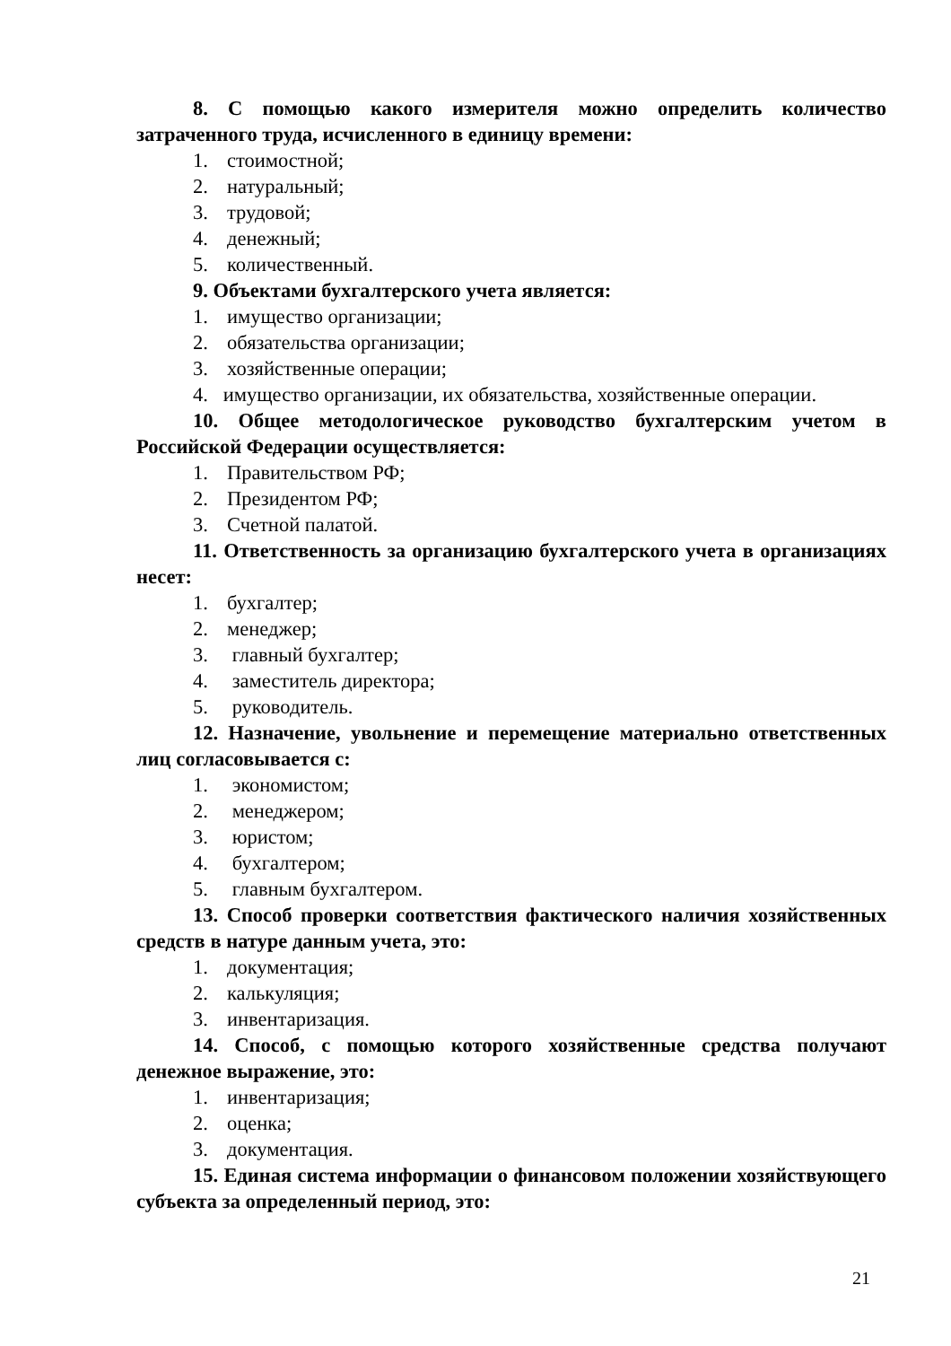8. С помощью какого измерителя можно определить количество затраченного труда, исчисленного в единицу времени:
1. стоимостной;
2. натуральный;
3. трудовой;
4. денежный;
5. количественный.
9. Объектами бухгалтерского учета является:
1. имущество организации;
2. обязательства организации;
3. хозяйственные операции;
4. имущество организации, их обязательства, хозяйственные операции.
10. Общее методологическое руководство бухгалтерским учетом в Российской Федерации осуществляется:
1. Правительством РФ;
2. Президентом РФ;
3. Счетной палатой.
11. Ответственность за организацию бухгалтерского учета в организациях несет:
1. бухгалтер;
2. менеджер;
3. главный бухгалтер;
4. заместитель директора;
5. руководитель.
12. Назначение, увольнение и перемещение материально ответственных лиц согласовывается с:
1. экономистом;
2. менеджером;
3. юристом;
4. бухгалтером;
5. главным бухгалтером.
13. Способ проверки соответствия фактического наличия хозяйственных средств в натуре данным учета, это:
1. документация;
2. калькуляция;
3. инвентаризация.
14. Способ, с помощью которого хозяйственные средства получают денежное выражение, это:
1. инвентаризация;
2. оценка;
3. документация.
15. Единая система информации о финансовом положении хозяйствующего субъекта за определенный период, это:
21